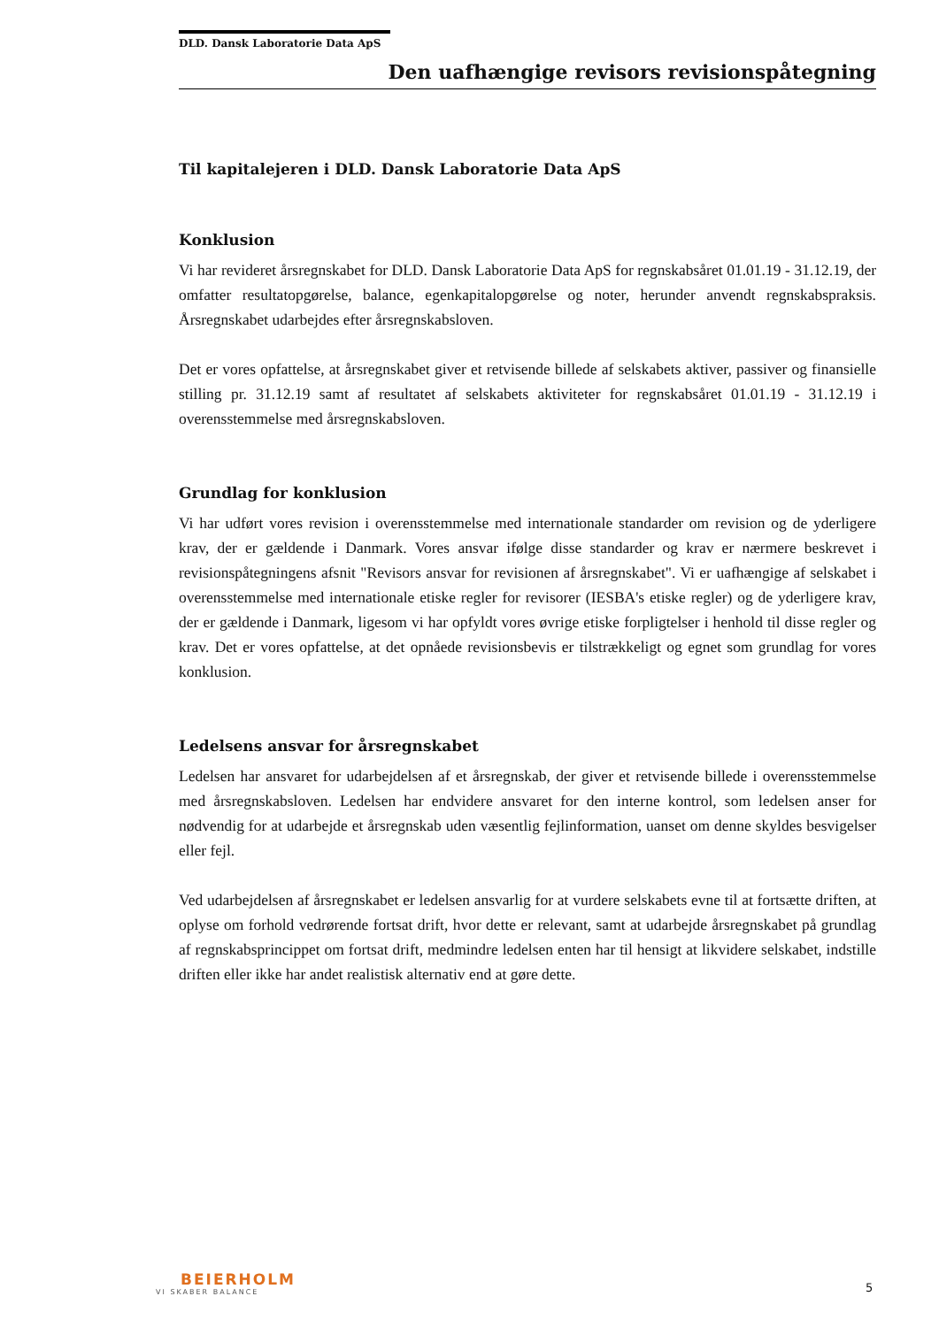DLD. Dansk Laboratorie Data ApS
Den uafhængige revisors revisionspåtegning
Til kapitalejeren i DLD. Dansk Laboratorie Data ApS
Konklusion
Vi har revideret årsregnskabet for DLD. Dansk Laboratorie Data ApS for regnskabsåret 01.01.19 - 31.12.19, der omfatter resultatopgørelse, balance, egenkapitalopgørelse og noter, herunder anvendt regnskabspraksis. Årsregnskabet udarbejdes efter årsregnskabsloven.
Det er vores opfattelse, at årsregnskabet giver et retvisende billede af selskabets aktiver, passiver og finansielle stilling pr. 31.12.19 samt af resultatet af selskabets aktiviteter for regnskabsåret 01.01.19 - 31.12.19 i overensstemmelse med årsregnskabsloven.
Grundlag for konklusion
Vi har udført vores revision i overensstemmelse med internationale standarder om revision og de yderligere krav, der er gældende i Danmark. Vores ansvar ifølge disse standarder og krav er nærmere beskrevet i revisionspåtegningens afsnit "Revisors ansvar for revisionen af årsregnskabet". Vi er uafhængige af selskabet i overensstemmelse med internationale etiske regler for revisorer (IESBA's etiske regler) og de yderligere krav, der er gældende i Danmark, ligesom vi har opfyldt vores øvrige etiske forpligtelser i henhold til disse regler og krav. Det er vores opfattelse, at det opnåede revisionsbevis er tilstrækkeligt og egnet som grundlag for vores konklusion.
Ledelsens ansvar for årsregnskabet
Ledelsen har ansvaret for udarbejdelsen af et årsregnskab, der giver et retvisende billede i overensstemmelse med årsregnskabsloven. Ledelsen har endvidere ansvaret for den interne kontrol, som ledelsen anser for nødvendig for at udarbejde et årsregnskab uden væsentlig fejlinformation, uanset om denne skyldes besvigelser eller fejl.
Ved udarbejdelsen af årsregnskabet er ledelsen ansvarlig for at vurdere selskabets evne til at fortsætte driften, at oplyse om forhold vedrørende fortsat drift, hvor dette er relevant, samt at udarbejde årsregnskabet på grundlag af regnskabsprincippet om fortsat drift, medmindre ledelsen enten har til hensigt at likvidere selskabet, indstille driften eller ikke har andet realistisk alternativ end at gøre dette.
BEIERHOLM
VI SKABER BALANCE
5